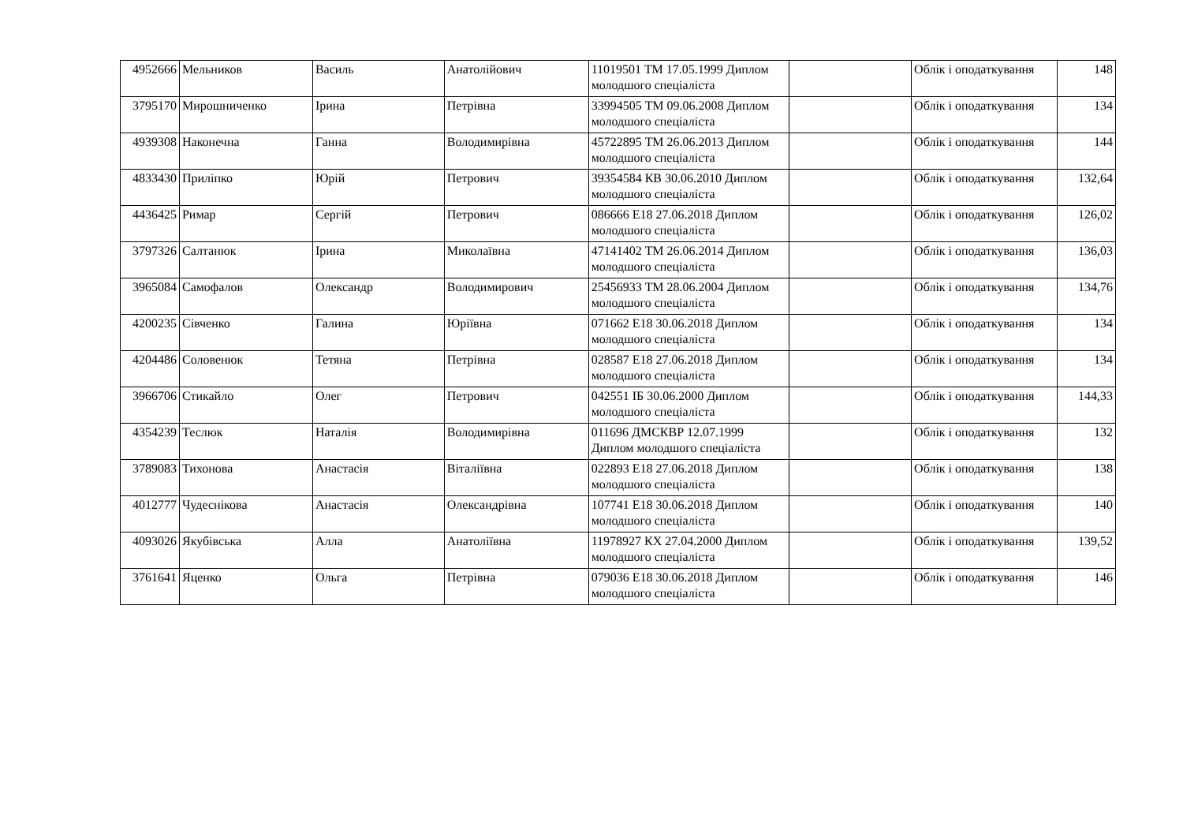| 4952666 | Мельников | Василь | Анатолійович | 11019501 ТМ 17.05.1999 Диплом молодшого спеціаліста | | Облік і оподаткування | 148 |
| 3795170 | Мирошниченко | Ірина | Петрівна | 33994505 ТМ 09.06.2008 Диплом молодшого спеціаліста | | Облік і оподаткування | 134 |
| 4939308 | Наконечна | Ганна | Володимирівна | 45722895 ТМ 26.06.2013 Диплом молодшого спеціаліста | | Облік і оподаткування | 144 |
| 4833430 | Приліпко | Юрій | Петрович | 39354584 КВ 30.06.2010 Диплом молодшого спеціаліста | | Облік і оподаткування | 132,64 |
| 4436425 | Римар | Сергій | Петрович | 086666 E18 27.06.2018 Диплом молодшого спеціаліста | | Облік і оподаткування | 126,02 |
| 3797326 | Салтанюк | Ірина | Миколаївна | 47141402 ТМ 26.06.2014 Диплом молодшого спеціаліста | | Облік і оподаткування | 136,03 |
| 3965084 | Самофалов | Олександр | Володимирович | 25456933 ТМ 28.06.2004 Диплом молодшого спеціаліста | | Облік і оподаткування | 134,76 |
| 4200235 | Сівченко | Галина | Юріївна | 071662 E18 30.06.2018 Диплом молодшого спеціаліста | | Облік і оподаткування | 134 |
| 4204486 | Соловенюк | Тетяна | Петрівна | 028587 E18 27.06.2018 Диплом молодшого спеціаліста | | Облік і оподаткування | 134 |
| 3966706 | Стикайло | Олег | Петрович | 042551 ІБ 30.06.2000 Диплом молодшого спеціаліста | | Облік і оподаткування | 144,33 |
| 4354239 | Теслюк | Наталія | Володимирівна | 011696 ДМСКВР 12.07.1999 Диплом молодшого спеціаліста | | Облік і оподаткування | 132 |
| 3789083 | Тихонова | Анастасія | Віталіївна | 022893 E18 27.06.2018 Диплом молодшого спеціаліста | | Облік і оподаткування | 138 |
| 4012777 | Чудеснікова | Анастасія | Олександрівна | 107741 E18 30.06.2018 Диплом молодшого спеціаліста | | Облік і оподаткування | 140 |
| 4093026 | Якубівська | Алла | Анатоліївна | 11978927 КХ 27.04.2000 Диплом молодшого спеціаліста | | Облік і оподаткування | 139,52 |
| 3761641 | Яценко | Ольга | Петрівна | 079036 E18 30.06.2018 Диплом молодшого спеціаліста | | Облік і оподаткування | 146 |